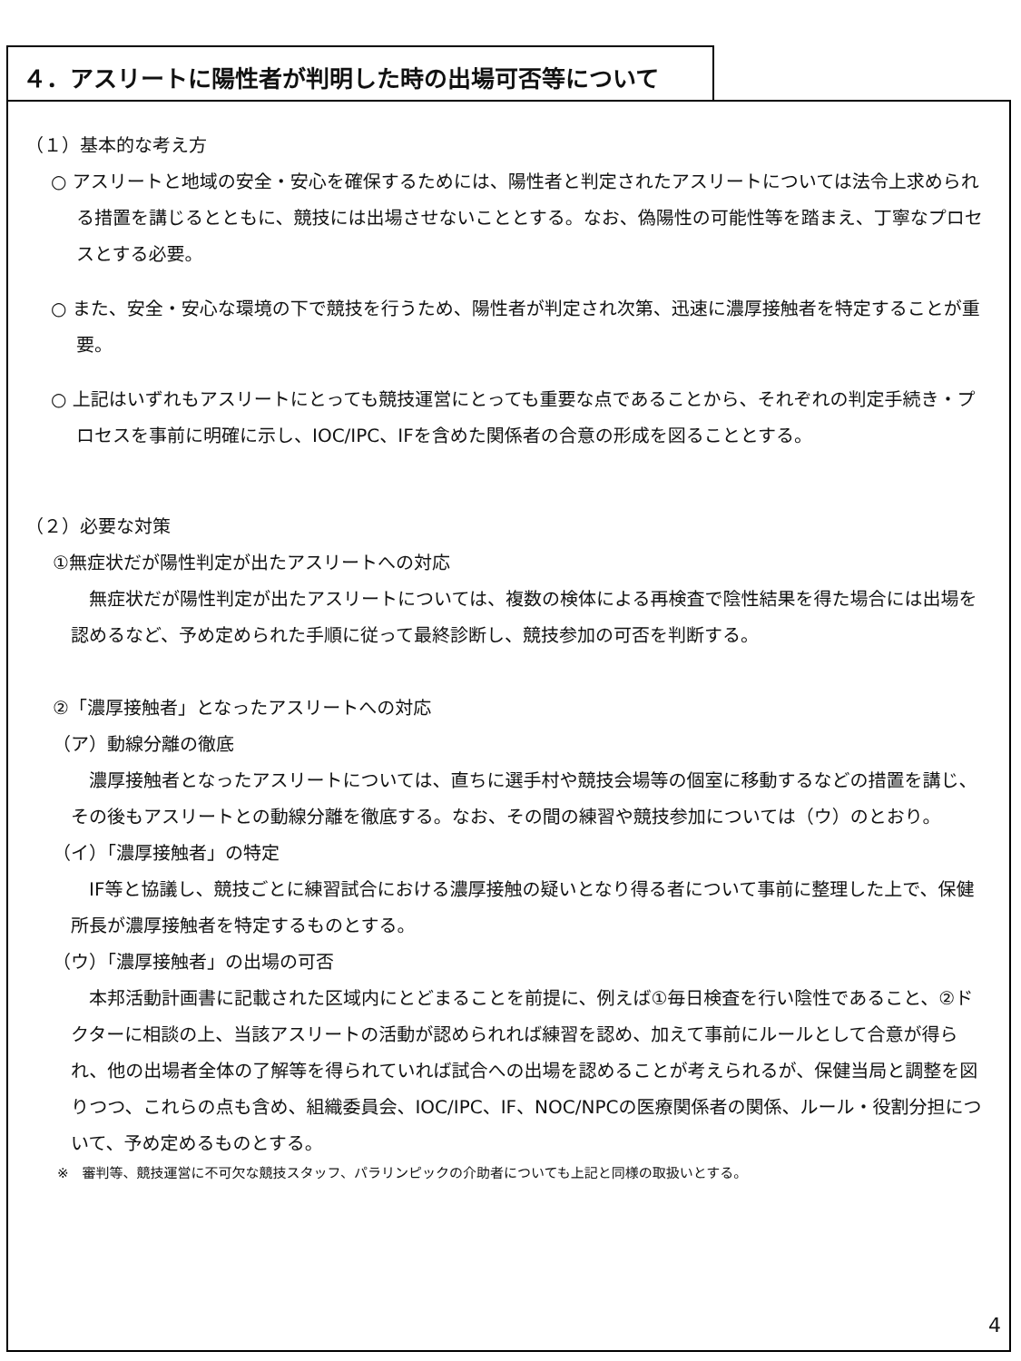４．アスリートに陽性者が判明した時の出場可否等について
（１）基本的な考え方
○ アスリートと地域の安全・安心を確保するためには、陽性者と判定されたアスリートについては法令上求められる措置を講じるとともに、競技には出場させないこととする。なお、偽陽性の可能性等を踏まえ、丁寧なプロセスとする必要。
○ また、安全・安心な環境の下で競技を行うため、陽性者が判定され次第、迅速に濃厚接触者を特定することが重要。
○ 上記はいずれもアスリートにとっても競技運営にとっても重要な点であることから、それぞれの判定手続き・プロセスを事前に明確に示し、IOC/IPC、IFを含めた関係者の合意の形成を図ることとする。
（２）必要な対策
①無症状だが陽性判定が出たアスリートへの対応
無症状だが陽性判定が出たアスリートについては、複数の検体による再検査で陰性結果を得た場合には出場を認めるなど、予め定められた手順に従って最終診断し、競技参加の可否を判断する。
②「濃厚接触者」となったアスリートへの対応
（ア）動線分離の徹底
濃厚接触者となったアスリートについては、直ちに選手村や競技会場等の個室に移動するなどの措置を講じ、その後もアスリートとの動線分離を徹底する。なお、その間の練習や競技参加については（ウ）のとおり。
（イ）「濃厚接触者」の特定
IF等と協議し、競技ごとに練習試合における濃厚接触の疑いとなり得る者について事前に整理した上で、保健所長が濃厚接触者を特定するものとする。
（ウ）「濃厚接触者」の出場の可否
本邦活動計画書に記載された区域内にとどまることを前提に、例えば①毎日検査を行い陰性であること、②ドクターに相談の上、当該アスリートの活動が認められれば練習を認め、加えて事前にルールとして合意が得られ、他の出場者全体の了解等を得られていれば試合への出場を認めることが考えられるが、保健当局と調整を図りつつ、これらの点も含め、組織委員会、IOC/IPC、IF、NOC/NPCの医療関係者の関係、ルール・役割分担について、予め定めるものとする。
※　審判等、競技運営に不可欠な競技スタッフ、パラリンピックの介助者についても上記と同様の取扱いとする。
4